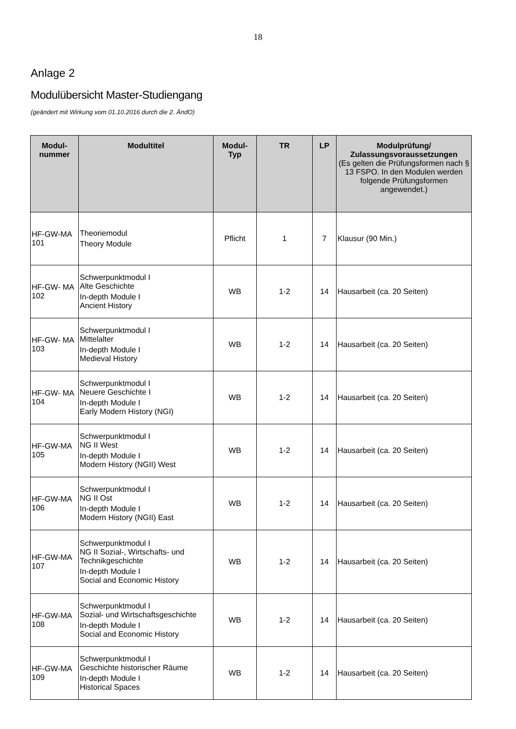18
Anlage 2
Modulübersicht Master-Studiengang
(geändert mit Wirkung vom 01.10.2016 durch die 2. ÄndO)
| Modul- nummer | Modultitel | Modul- Typ | TR | LP | Modulprüfung/ Zulassungsvoraussetzungen (Es gelten die Prüfungsformen nach § 13 FSPO. In den Modulen werden folgende Prüfungsformen angewendet.) |
| --- | --- | --- | --- | --- | --- |
| HF-GW-MA 101 | Theoriemodul Theory Module | Pflicht | 1 | 7 | Klausur (90 Min.) |
| HF-GW- MA 102 | Schwerpunktmodul I Alte Geschichte In-depth Module I Ancient History | WB | 1-2 | 14 | Hausarbeit (ca. 20 Seiten) |
| HF-GW- MA 103 | Schwerpunktmodul I Mittelalter In-depth Module I Medieval History | WB | 1-2 | 14 | Hausarbeit (ca. 20 Seiten) |
| HF-GW- MA 104 | Schwerpunktmodul I Neuere Geschichte I In-depth Module I Early Modern History (NGI) | WB | 1-2 | 14 | Hausarbeit (ca. 20 Seiten) |
| HF-GW-MA 105 | Schwerpunktmodul I NG II West In-depth Module I Modern History (NGII) West | WB | 1-2 | 14 | Hausarbeit (ca. 20 Seiten) |
| HF-GW-MA 106 | Schwerpunktmodul I NG II Ost In-depth Module I Modern History (NGII) East | WB | 1-2 | 14 | Hausarbeit (ca. 20 Seiten) |
| HF-GW-MA 107 | Schwerpunktmodul I NG II Sozial-, Wirtschafts- und Technikgeschichte In-depth Module I Social and Economic History | WB | 1-2 | 14 | Hausarbeit (ca. 20 Seiten) |
| HF-GW-MA 108 | Schwerpunktmodul I Sozial- und Wirtschaftsgeschichte In-depth Module I Social and Economic History | WB | 1-2 | 14 | Hausarbeit (ca. 20 Seiten) |
| HF-GW-MA 109 | Schwerpunktmodul I Geschichte historischer Räume In-depth Module I Historical Spaces | WB | 1-2 | 14 | Hausarbeit (ca. 20 Seiten) |